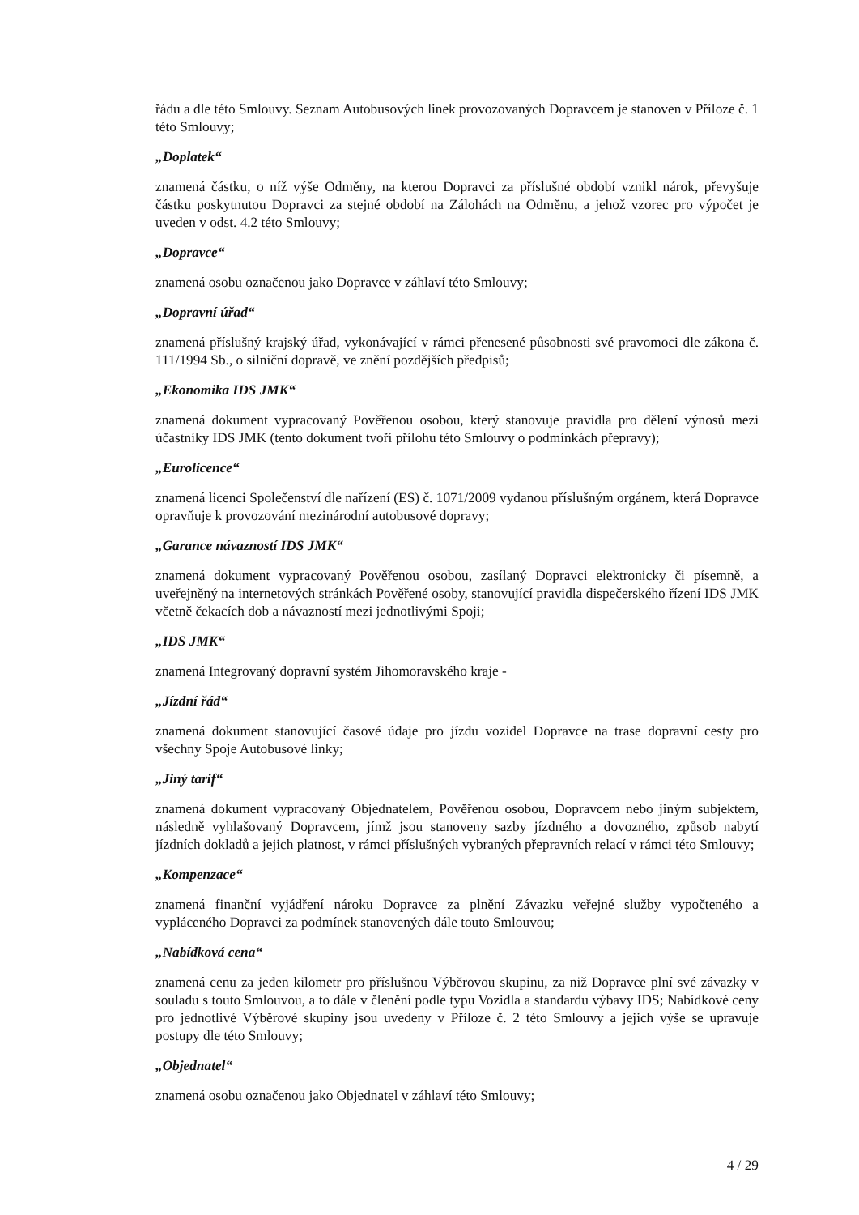řádu a dle této Smlouvy. Seznam Autobusových linek provozovaných Dopravcem je stanoven v Příloze č. 1 této Smlouvy;
„Doplatek“
znamená částku, o níž výše Odměny, na kterou Dopravci za příslušné období vznikl nárok, převyšuje částku poskytnutou Dopravci za stejné období na Zálohách na Odměnu, a jehož vzorec pro výpočet je uveden v odst. 4.2 této Smlouvy;
„Dopravce“
znamená osobu označenou jako Dopravce v záhlaví této Smlouvy;
„Dopravní úřad“
znamená příslušný krajský úřad, vykonávající v rámci přenesené působnosti své pravomoci dle zákona č. 111/1994 Sb., o silniční dopravě, ve znění pozdějších předpisů;
„Ekonomika IDS JMK“
znamená dokument vypracovaný Pověřenou osobou, který stanovuje pravidla pro dělení výnosů mezi účastníky IDS JMK (tento dokument tvoří přílohu této Smlouvy o podmínkách přepravy);
„Eurolicence“
znamená licenci Společenství dle nařízení (ES) č. 1071/2009 vydanou příslušným orgánem, která Dopravce opravňuje k provozování mezinárodní autobusové dopravy;
„Garance návazností IDS JMK“
znamená dokument vypracovaný Pověřenou osobou, zasílaný Dopravci elektronicky či písemně, a uveřejněný na internetových stránkách Pověřené osoby, stanovující pravidla dispečerského řízení IDS JMK včetně čekacích dob a návazností mezi jednotlivými Spoji;
„IDS JMK“
znamená Integrovaný dopravní systém Jihomoravského kraje -
„Jízdní řád“
znamená dokument stanovující časové údaje pro jízdu vozidel Dopravce na trase dopravní cesty pro všechny Spoje Autobusové linky;
„Jiný tarif“
znamená dokument vypracovaný Objednatelem, Pověřenou osobou, Dopravcem nebo jiným subjektem, následně vyhlašovaný Dopravcem, jímž jsou stanoveny sazby jízdného a dovozného, způsob nabytí jízdních dokladů a jejich platnost, v rámci příslušných vybraných přepravních relací v rámci této Smlouvy;
„Kompenzace“
znamená finanční vyjádření nároku Dopravce za plnění Závazku veřejné služby vypočteného a vypláceného Dopravci za podmínek stanovených dále touto Smlouvou;
„Nabídková cena“
znamená cenu za jeden kilometr pro příslušnou Výběrovou skupinu, za niž Dopravce plní své závazky v souladu s touto Smlouvou, a to dále v členění podle typu Vozidla a standardu výbavy IDS; Nabídkové ceny pro jednotlivé Výběrové skupiny jsou uvedeny v Příloze č. 2 této Smlouvy a jejich výše se upravuje postupy dle této Smlouvy;
„Objednatel“
znamená osobu označenou jako Objednatel v záhlaví této Smlouvy;
4 / 29